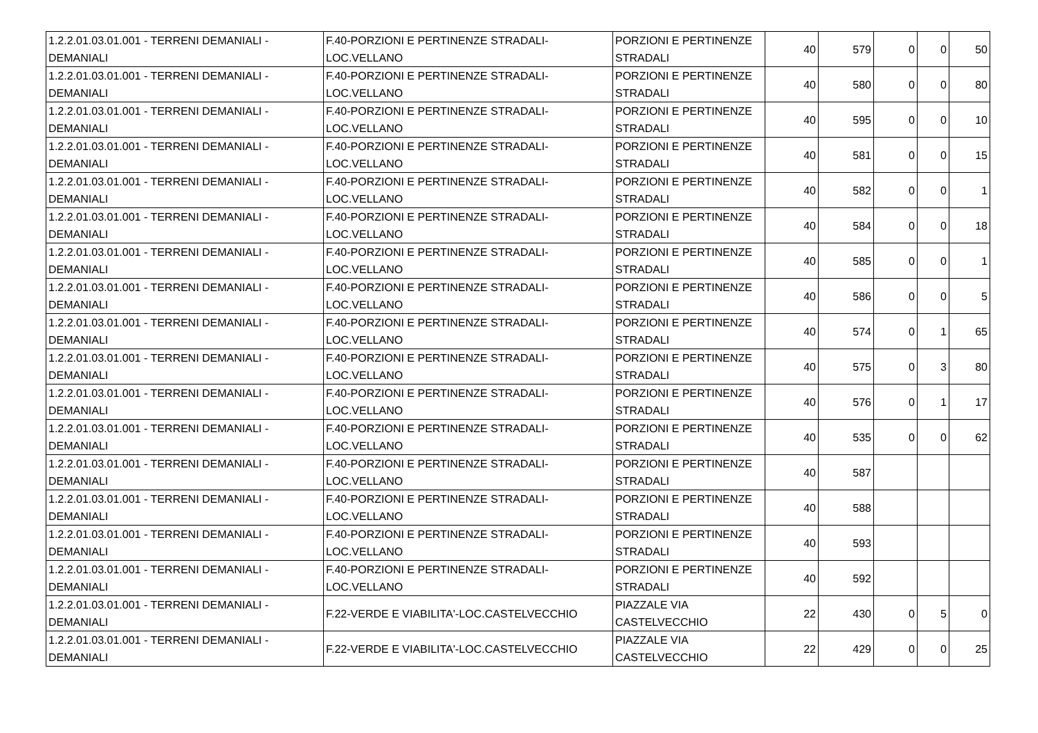| 1.2.2.01.03.01.001 - TERRENI DEMANIALI - DEMANIALI | F.40-PORZIONI E PERTINENZE STRADALI-LOC.VELLANO | PORZIONI E PERTINENZE STRADALI | 40 | 579 | 0 | 0 | 50 |
| 1.2.2.01.03.01.001 - TERRENI DEMANIALI - DEMANIALI | F.40-PORZIONI E PERTINENZE STRADALI-LOC.VELLANO | PORZIONI E PERTINENZE STRADALI | 40 | 580 | 0 | 0 | 80 |
| 1.2.2.01.03.01.001 - TERRENI DEMANIALI - DEMANIALI | F.40-PORZIONI E PERTINENZE STRADALI-LOC.VELLANO | PORZIONI E PERTINENZE STRADALI | 40 | 595 | 0 | 0 | 10 |
| 1.2.2.01.03.01.001 - TERRENI DEMANIALI - DEMANIALI | F.40-PORZIONI E PERTINENZE STRADALI-LOC.VELLANO | PORZIONI E PERTINENZE STRADALI | 40 | 581 | 0 | 0 | 15 |
| 1.2.2.01.03.01.001 - TERRENI DEMANIALI - DEMANIALI | F.40-PORZIONI E PERTINENZE STRADALI-LOC.VELLANO | PORZIONI E PERTINENZE STRADALI | 40 | 582 | 0 | 0 | 1 |
| 1.2.2.01.03.01.001 - TERRENI DEMANIALI - DEMANIALI | F.40-PORZIONI E PERTINENZE STRADALI-LOC.VELLANO | PORZIONI E PERTINENZE STRADALI | 40 | 584 | 0 | 0 | 18 |
| 1.2.2.01.03.01.001 - TERRENI DEMANIALI - DEMANIALI | F.40-PORZIONI E PERTINENZE STRADALI-LOC.VELLANO | PORZIONI E PERTINENZE STRADALI | 40 | 585 | 0 | 0 | 1 |
| 1.2.2.01.03.01.001 - TERRENI DEMANIALI - DEMANIALI | F.40-PORZIONI E PERTINENZE STRADALI-LOC.VELLANO | PORZIONI E PERTINENZE STRADALI | 40 | 586 | 0 | 0 | 5 |
| 1.2.2.01.03.01.001 - TERRENI DEMANIALI - DEMANIALI | F.40-PORZIONI E PERTINENZE STRADALI-LOC.VELLANO | PORZIONI E PERTINENZE STRADALI | 40 | 574 | 0 | 1 | 65 |
| 1.2.2.01.03.01.001 - TERRENI DEMANIALI - DEMANIALI | F.40-PORZIONI E PERTINENZE STRADALI-LOC.VELLANO | PORZIONI E PERTINENZE STRADALI | 40 | 575 | 0 | 3 | 80 |
| 1.2.2.01.03.01.001 - TERRENI DEMANIALI - DEMANIALI | F.40-PORZIONI E PERTINENZE STRADALI-LOC.VELLANO | PORZIONI E PERTINENZE STRADALI | 40 | 576 | 0 | 1 | 17 |
| 1.2.2.01.03.01.001 - TERRENI DEMANIALI - DEMANIALI | F.40-PORZIONI E PERTINENZE STRADALI-LOC.VELLANO | PORZIONI E PERTINENZE STRADALI | 40 | 535 | 0 | 0 | 62 |
| 1.2.2.01.03.01.001 - TERRENI DEMANIALI - DEMANIALI | F.40-PORZIONI E PERTINENZE STRADALI-LOC.VELLANO | PORZIONI E PERTINENZE STRADALI | 40 | 587 | | | |
| 1.2.2.01.03.01.001 - TERRENI DEMANIALI - DEMANIALI | F.40-PORZIONI E PERTINENZE STRADALI-LOC.VELLANO | PORZIONI E PERTINENZE STRADALI | 40 | 588 | | | |
| 1.2.2.01.03.01.001 - TERRENI DEMANIALI - DEMANIALI | F.40-PORZIONI E PERTINENZE STRADALI-LOC.VELLANO | PORZIONI E PERTINENZE STRADALI | 40 | 593 | | | |
| 1.2.2.01.03.01.001 - TERRENI DEMANIALI - DEMANIALI | F.40-PORZIONI E PERTINENZE STRADALI-LOC.VELLANO | PORZIONI E PERTINENZE STRADALI | 40 | 592 | | | |
| 1.2.2.01.03.01.001 - TERRENI DEMANIALI - DEMANIALI | F.22-VERDE E VIABILITA'-LOC.CASTELVECCHIO | PIAZZALE VIA CASTELVECCHIO | 22 | 430 | 0 | 5 | 0 |
| 1.2.2.01.03.01.001 - TERRENI DEMANIALI - DEMANIALI | F.22-VERDE E VIABILITA'-LOC.CASTELVECCHIO | PIAZZALE VIA CASTELVECCHIO | 22 | 429 | 0 | 0 | 25 |